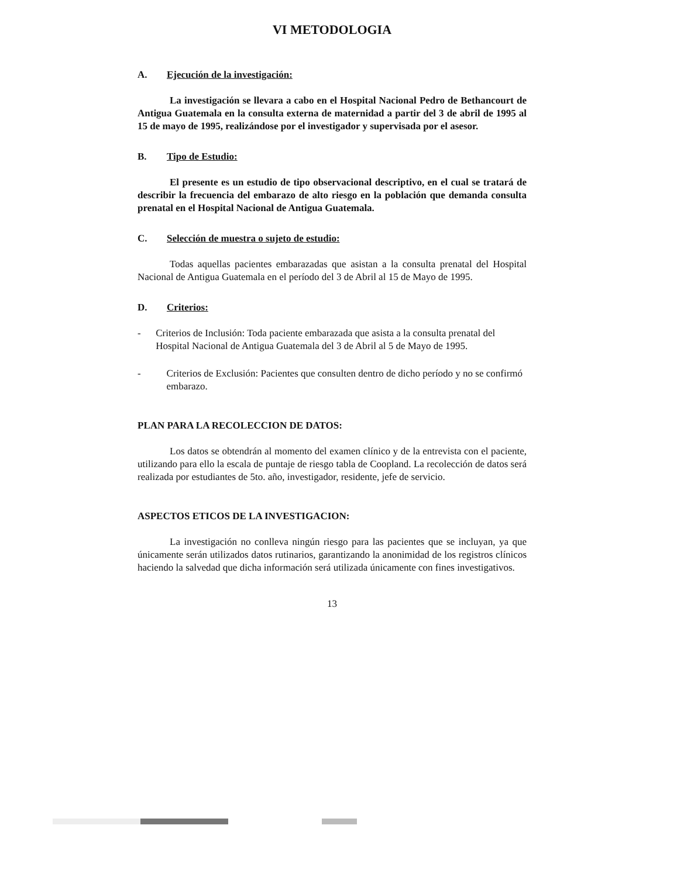VI METODOLOGIA
A. Ejecución de la investigación:
La investigación se llevara a cabo en el Hospital Nacional Pedro de Bethancourt de Antigua Guatemala en la consulta externa de maternidad a partir del 3 de abril de 1995 al 15 de mayo de 1995, realizándose por el investigador y supervisada por el asesor.
B. Tipo de Estudio:
El presente es un estudio de tipo observacional descriptivo, en el cual se tratará de describir la frecuencia del embarazo de alto riesgo en la población que demanda consulta prenatal en el Hospital Nacional de Antigua Guatemala.
C. Selección de muestra o sujeto de estudio:
Todas aquellas pacientes embarazadas que asistan a la consulta prenatal del Hospital Nacional de Antigua Guatemala en el período del 3 de Abril al 15 de Mayo de 1995.
D. Criterios:
- Criterios de Inclusión: Toda paciente embarazada que asista a la consulta prenatal del Hospital Nacional de Antigua Guatemala del 3 de Abril al 5 de Mayo de 1995.
- Criterios de Exclusión: Pacientes que consulten dentro de dicho período y no se confirmó embarazo.
PLAN PARA LA RECOLECCION DE DATOS:
Los datos se obtendrán al momento del examen clínico y de la entrevista con el paciente, utilizando para ello la escala de puntaje de riesgo tabla de Coopland. La recolección de datos será realizada por estudiantes de 5to. año, investigador, residente, jefe de servicio.
ASPECTOS ETICOS DE LA INVESTIGACION:
La investigación no conlleva ningún riesgo para las pacientes que se incluyan, ya que únicamente serán utilizados datos rutinarios, garantizando la anonimidad de los registros clínicos haciendo la salvedad que dicha información será utilizada únicamente con fines investigativos.
13